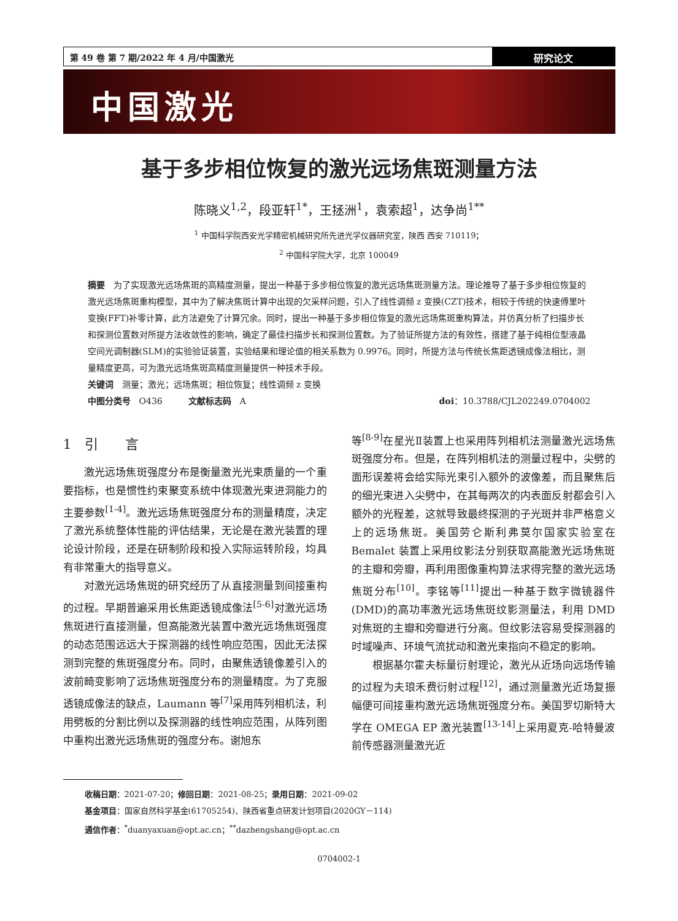第 49 卷 第 7 期/2022 年 4 月/中国激光
研究论文
中国激光
基于多步相位恢复的激光远场焦斑测量方法
陈晓义<sup>1,2</sup>，段亚轩<sup>1*</sup>，王拯洲<sup>1</sup>，袁索超<sup>1</sup>，达争尚<sup>1**</sup>
<sup>1</sup> 中国科学院西安光学精密机械研究所先进光学仪器研究室，陕西 西安 710119；
<sup>2</sup> 中国科学院大学，北京 100049
摘要　为了实现激光远场焦斑的高精度测量，提出一种基于多步相位恢复的激光远场焦斑测量方法。理论推导了基于多步相位恢复的激光远场焦斑重构模型，其中为了解决焦斑计算中出现的欠采样问题，引入了线性调频 z 变换(CZT)技术，相较于传统的快速傅里叶变换(FFT)补零计算，此方法避免了计算冗余。同时，提出一种基于多步相位恢复的激光远场焦斑重构算法，并仿真分析了扫描步长和探测位置数对所提方法收敛性的影响，确定了最佳扫描步长和探测位置数。为了验证所提方法的有效性，搭建了基于纯相位型液晶空间光调制器(SLM)的实验验证装置，实验结果和理论值的相关系数为 0.9976。同时，所提方法与传统长焦距透镜成像法相比，测量精度更高，可为激光远场焦斑高精度测量提供一种技术手段。
关键词　测量；激光；远场焦斑；相位恢复；线性调频 z 变换
中图分类号　O436　　　文献标志码　A doi：10.3788/CJL202249.0704002
1　引　　言
激光远场焦斑强度分布是衡量激光光束质量的一个重要指标，也是惯性约束聚变系统中体现激光束进洞能力的主要参数<sup>[1-4]</sup>。激光远场焦斑强度分布的测量精度，决定了激光系统整体性能的评估结果，无论是在激光装置的理论设计阶段，还是在研制阶段和投入实际运转阶段，均具有非常重大的指导意义。
对激光远场焦斑的研究经历了从直接测量到间接重构的过程。早期普遍采用长焦距透镜成像法<sup>[5-6]</sup>对激光远场焦斑进行直接测量，但高能激光装置中激光远场焦斑强度的动态范围远远大于探测器的线性响应范围，因此无法探测到完整的焦斑强度分布。同时，由聚焦透镜像差引入的波前畸变影响了远场焦斑强度分布的测量精度。为了克服透镜成像法的缺点，Laumann 等<sup>[7]</sup>采用阵列相机法，利用劈板的分割比例以及探测器的线性响应范围，从阵列图中重构出激光远场焦斑的强度分布。谢旭东
等<sup>[8-9]</sup>在星光Ⅱ装置上也采用阵列相机法测量激光远场焦斑强度分布。但是，在阵列相机法的测量过程中，尖劈的面形误差将会给实际光束引入额外的波像差，而且聚焦后的细光束进入尖劈中，在其每两次的内表面反射都会引入额外的光程差，这就导致最终探测的子光斑并非严格意义上的远场焦斑。美国劳仑斯利弗莫尔国家实验室在 Bemalet 装置上采用纹影法分别获取高能激光远场焦斑的主瓣和旁瓣，再利用图像重构算法求得完整的激光远场焦斑分布<sup>[10]</sup>。李铭等<sup>[11]</sup>提出一种基于数字微镜器件(DMD)的高功率激光远场焦斑纹影测量法，利用 DMD 对焦斑的主瓣和旁瓣进行分离。但纹影法容易受探测器的时域噪声、环境气流扰动和激光束指向不稳定的影响。
根据基尔霍夫标量衍射理论，激光从近场向远场传输的过程为夫琅禾费衍射过程<sup>[12]</sup>，通过测量激光近场复振幅便可间接重构激光远场焦斑强度分布。美国罗切斯特大学在 OMEGA EP 激光装置<sup>[13-14]</sup>上采用夏克-哈特曼波前传感器测量激光近
收稿日期：2021-07-20；修回日期：2021-08-25；录用日期：2021-09-02
基金项目：国家自然科学基金(61705254)、陕西省重点研发计划项目(2020GY－114)
通信作者：<sup>*</sup>duanyaxuan@opt.ac.cn；<sup>**</sup>dazhengshang@opt.ac.cn
0704002-1